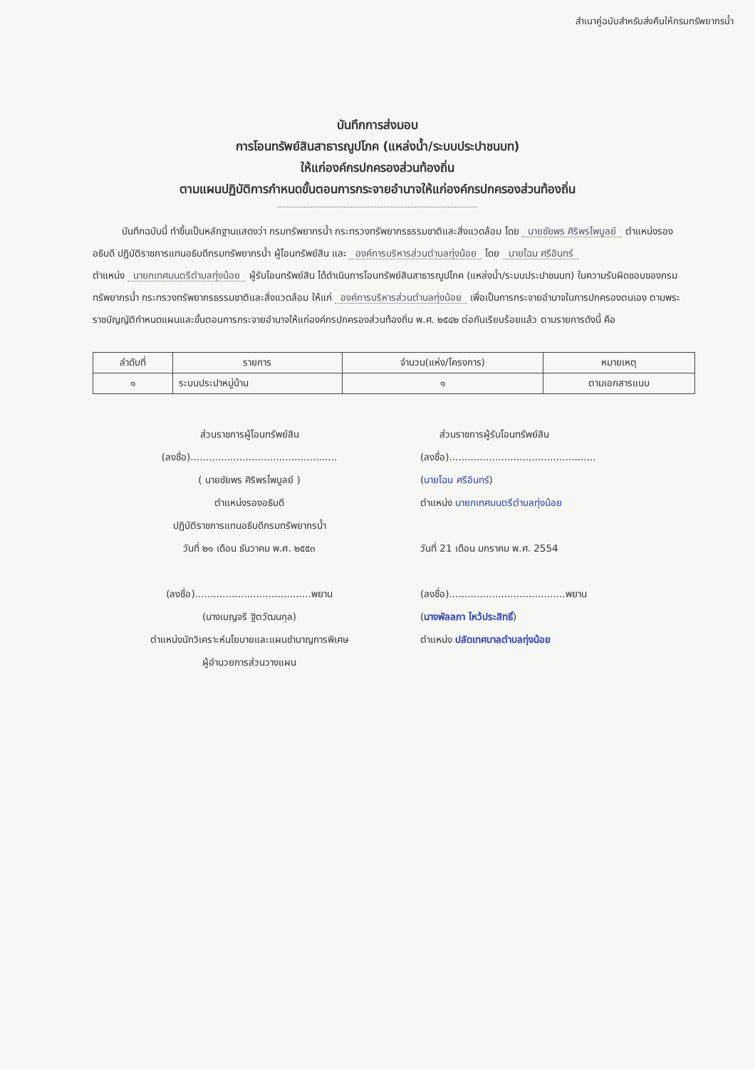สำเนาคู่ฉบับสำหรับส่งคืนให้กรมทรัพยากรน้ำ
บันทึกการส่งมอบ
การโอนทรัพย์สินสาธารณูปโภค (แหล่งน้ำ/ระบบประปาชนบท)
ให้แก่องค์กรปกครองส่วนท้องถิ่น
ตามแผนปฏิบัติการกำหนดขั้นตอนการกระจายอำนาจให้แก่องค์กรปกครองส่วนท้องถิ่น
   บันทึกฉบับนี้ ทำขึ้นเป็นหลักฐานแสดงว่า กรมทรัพยากรน้ำ กระทรวงทรัพยากรธรรมชาติและสิ่งแวดล้อม โดย นายชัยพร ศิริพรไพบูลย์ ตำแหน่งรองอธิบดี ปฏิบัติราชการแทนอธิบดีกรมทรัพยากรน้ำ ผู้โอนทรัพย์สิน และ องค์การบริหารส่วนตำบลทุ่งน้อย โดย นายโฉน ศรีอินทร์
ตำแหน่ง นายกเทศมนตรีตำบลทุ่งน้อย ผู้รับโอนทรัพย์สิน ได้ดำเนินการโอนทรัพย์สินสาธารณูปโภค (แหล่งน้ำ/ระบบประปาชนบท) ในความรับผิดชอบของกรมทรัพยากรน้ำ กระทรวงทรัพยากรธรรมชาติและสิ่งแวดล้อม ให้แก่ องค์การบริหารส่วนตำบลทุ่งน้อย เพื่อเป็นการกระจายอำนาจในการปกครองตนเอง ตามพระราชบัญญัติกำหนดแผนและขั้นตอนการกระจายอำนาจให้แก่องค์กรปกครองส่วนท้องถิ่น พ.ศ. ๒๕๔๒ ต่อกันเรียบร้อยแล้ว ตามรายการดังนี้ คือ
| ลำดับที่ | รายการ | จำนวน(แห่ง/โครงการ) | หมายเหตุ |
| --- | --- | --- | --- |
| ๑ | ระบบประปาหมู่บ้าน | ๑ | ตามเอกสารแนบ |
ส่วนราชการผู้โอนทรัพย์สิน
(ลงชื่อ)................................................
( นายชัยพร ศิริพรไพบูลย์ )
ตำแหน่งรองอธิบดี
ปฏิบัติราชการแทนอธิบดีกรมทรัพยากรน้ำ
วันที่ ๒๑ เดือน ธันวาคม พ.ศ. ๒๕๕๓
(ลงชื่อ)......................................พยาน
(นางเบญจรี ฐิตวัฒนกุล)
ตำแหน่งนักวิเคราะห์นโยบายและแผนชำนาญการพิเศษ
ผู้อำนวยการส่วนวางแผน
  ส่วนราชการผู้รับโอนทรัพย์สิน
(ลงชื่อ)................................................
(นายโฉน ศรีอินทร์)
ตำแหน่ง นายกเทศมนตรีตำบลทุ่งน้อย
วันที่ 21 เดือน มกราคม พ.ศ. 2554
(ลงชื่อ)......................................พยาน
(นางพัลลภา ไหว้ประสิทธิ์)
ตำแหน่ง ปลัดเทศบาลตำบลทุ่งน้อย